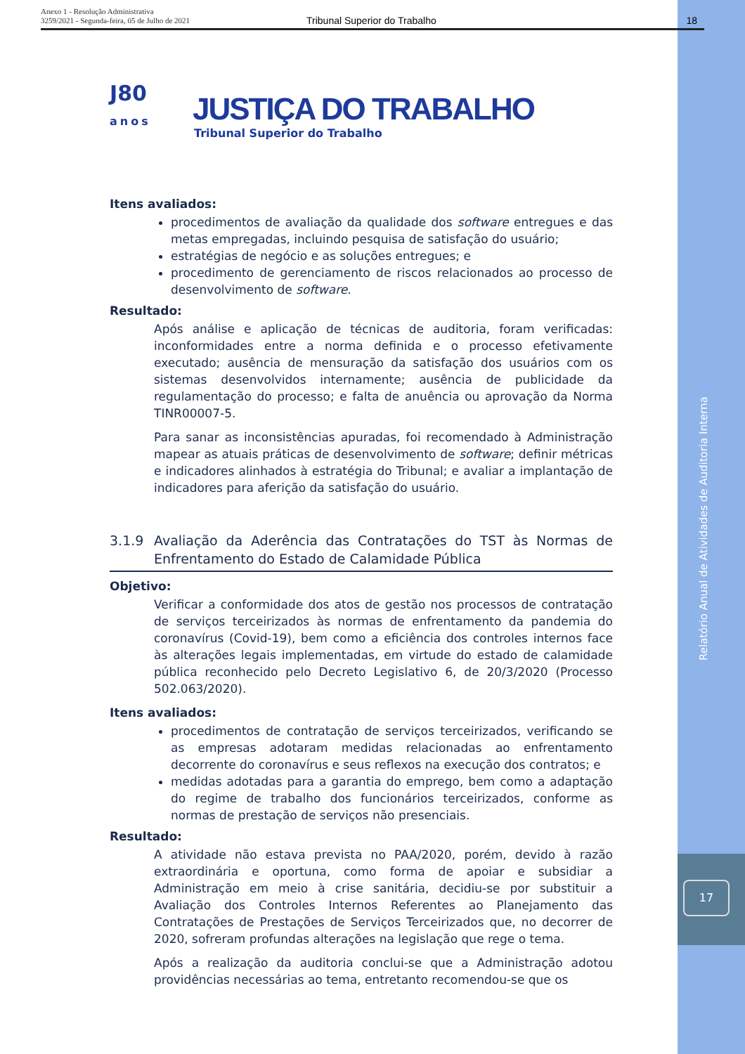Anexo 1 - Resolução Administrativa
3259/2021 - Segunda-feira, 05 de Julho de 2021
Tribunal Superior do Trabalho 18
J80
anos
JUSTIÇA DO TRABALHO
Tribunal Superior do Trabalho
Itens avaliados:
procedimentos de avaliação da qualidade dos software entregues e das metas empregadas, incluindo pesquisa de satisfação do usuário;
estratégias de negócio e as soluções entregues; e
procedimento de gerenciamento de riscos relacionados ao processo de desenvolvimento de software.
Resultado:
Após análise e aplicação de técnicas de auditoria, foram verificadas: inconformidades entre a norma definida e o processo efetivamente executado; ausência de mensuração da satisfação dos usuários com os sistemas desenvolvidos internamente; ausência de publicidade da regulamentação do processo; e falta de anuência ou aprovação da Norma TINR00007-5.
Para sanar as inconsistências apuradas, foi recomendado à Administração mapear as atuais práticas de desenvolvimento de software; definir métricas e indicadores alinhados à estratégia do Tribunal; e avaliar a implantação de indicadores para aferição da satisfação do usuário.
3.1.9 Avaliação da Aderência das Contratações do TST às Normas de Enfrentamento do Estado de Calamidade Pública
Objetivo:
Verificar a conformidade dos atos de gestão nos processos de contratação de serviços terceirizados às normas de enfrentamento da pandemia do coronavírus (Covid-19), bem como a eficiência dos controles internos face às alterações legais implementadas, em virtude do estado de calamidade pública reconhecido pelo Decreto Legislativo 6, de 20/3/2020 (Processo 502.063/2020).
Itens avaliados:
procedimentos de contratação de serviços terceirizados, verificando se as empresas adotaram medidas relacionadas ao enfrentamento decorrente do coronavírus e seus reflexos na execução dos contratos; e
medidas adotadas para a garantia do emprego, bem como a adaptação do regime de trabalho dos funcionários terceirizados, conforme as normas de prestação de serviços não presenciais.
Resultado:
A atividade não estava prevista no PAA/2020, porém, devido à razão extraordinária e oportuna, como forma de apoiar e subsidiar a Administração em meio à crise sanitária, decidiu-se por substituir a Avaliação dos Controles Internos Referentes ao Planejamento das Contratações de Prestações de Serviços Terceirizados que, no decorrer de 2020, sofreram profundas alterações na legislação que rege o tema.
Após a realização da auditoria conclui-se que a Administração adotou providências necessárias ao tema, entretanto recomendou-se que os
Relatório Anual de Atividades de Auditoria Interna
17